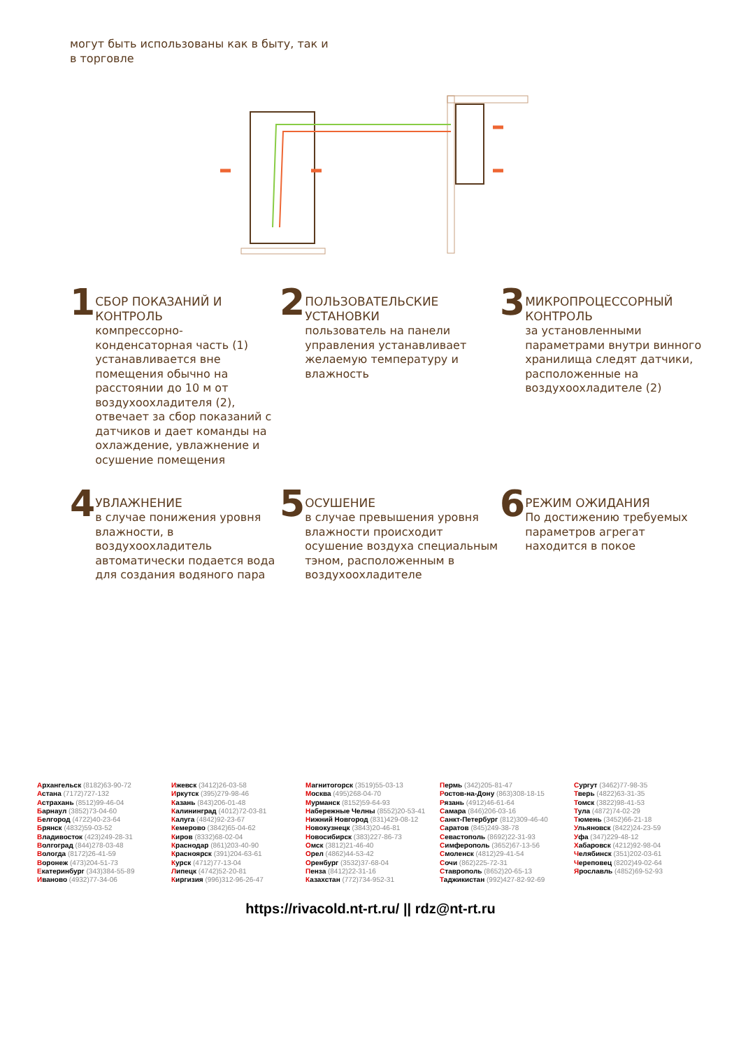могут быть использованы как в быту, так и в торговле
1
СБОР ПОКАЗАНИЙ И КОНТРОЛЬ
компрессорно-конденсаторная часть (1) устанавливается вне помещения обычно на расстоянии до 10 м от воздухоохладителя (2), отвечает за сбор показаний с датчиков и дает команды на охлаждение, увлажнение и осушение помещения
2
ПОЛЬЗОВАТЕЛЬСКИЕ УСТАНОВКИ
пользователь на панели управления устанавливает желаемую температуру и влажность
3
МИКРОПРОЦЕССОРНЫЙ КОНТРОЛЬ
за установленными параметрами внутри винного хранилища следят датчики, расположенные на воздухоохладителе (2)
4
УВЛАЖНЕНИЕ
в случае понижения уровня влажности, в воздухоохладитель автоматически подается вода для создания водяного пара
5
ОСУШЕНИЕ
в случае превышения уровня влажности происходит осушение воздуха специальным тэном, расположенным в воздухоохладителе
6
РЕЖИМ ОЖИДАНИЯ
По достижению требуемых параметров агрегат находится в покое
Архангельск (8182)63-90-72
Астана (7172)727-132
Астрахань (8512)99-46-04
Барнаул (3852)73-04-60
Белгород (4722)40-23-64
Брянск (4832)59-03-52
Владивосток (423)249-28-31
Волгоград (844)278-03-48
Вологда (8172)26-41-59
Воронеж (473)204-51-73
Екатеринбург (343)384-55-89
Иваново (4932)77-34-06
Ижевск (3412)26-03-58
Иркутск (395)279-98-46
Казань (843)206-01-48
Калининград (4012)72-03-81
Калуга (4842)92-23-67
Кемерово (3842)65-04-62
Киров (8332)68-02-04
Краснодар (861)203-40-90
Красноярск (391)204-63-61
Курск (4712)77-13-04
Липецк (4742)52-20-81
Киргизия (996)312-96-26-47
Магнитогорск (3519)55-03-13
Москва (495)268-04-70
Мурманск (8152)59-64-93
Набережные Челны (8552)20-53-41
Нижний Новгород (831)429-08-12
Новокузнецк (3843)20-46-81
Новосибирск (383)227-86-73
Омск (3812)21-46-40
Орел (4862)44-53-42
Оренбург (3532)37-68-04
Пенза (8412)22-31-16
Казахстан (772)734-952-31
Пермь (342)205-81-47
Ростов-на-Дону (863)308-18-15
Рязань (4912)46-61-64
Самара (846)206-03-16
Санкт-Петербург (812)309-46-40
Саратов (845)249-38-78
Севастополь (8692)22-31-93
Симферополь (3652)67-13-56
Смоленск (4812)29-41-54
Сочи (862)225-72-31
Ставрополь (8652)20-65-13
Таджикистан (992)427-82-92-69
Сургут (3462)77-98-35
Тверь (4822)63-31-35
Томск (3822)98-41-53
Тула (4872)74-02-29
Тюмень (3452)66-21-18
Ульяновск (8422)24-23-59
Уфа (347)229-48-12
Хабаровск (4212)92-98-04
Челябинск (351)202-03-61
Череповец (8202)49-02-64
Ярославль (4852)69-52-93
https://rivacold.nt-rt.ru/ || rdz@nt-rt.ru